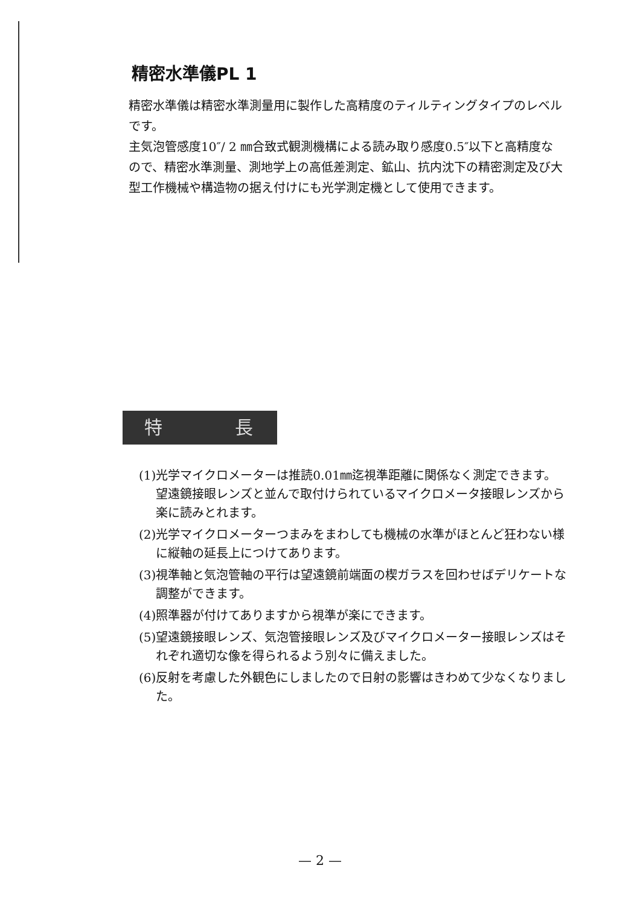精密水準儀PL 1
精密水準儀は精密水準測量用に製作した高精度のティルティングタイプのレベルです。
主気泡管感度10″/ 2 ㎜合致式観測機構による読み取り感度0.5″以下と高精度なので、精密水準測量、測地学上の高低差測定、鉱山、抗内沈下の精密測定及び大型工作機械や構造物の据え付けにも光学測定機として使用できます。
特 長
(1)光学マイクロメーターは推読0.01㎜迄視準距離に関係なく測定できます。望遠鏡接眼レンズと並んで取付けられているマイクロメータ接眼レンズから楽に読みとれます。
(2)光学マイクロメーターつまみをまわしても機械の水準がほとんど狂わない様に縦軸の延長上につけてあります。
(3)視準軸と気泡管軸の平行は望遠鏡前端面の楔ガラスを回わせばデリケートな調整ができます。
(4)照準器が付けてありますから視準が楽にできます。
(5)望遠鏡接眼レンズ、気泡管接眼レンズ及びマイクロメーター接眼レンズはそれぞれ適切な像を得られるよう別々に備えました。
(6)反射を考慮した外観色にしましたので日射の影響はきわめて少なくなりました。
— 2 —